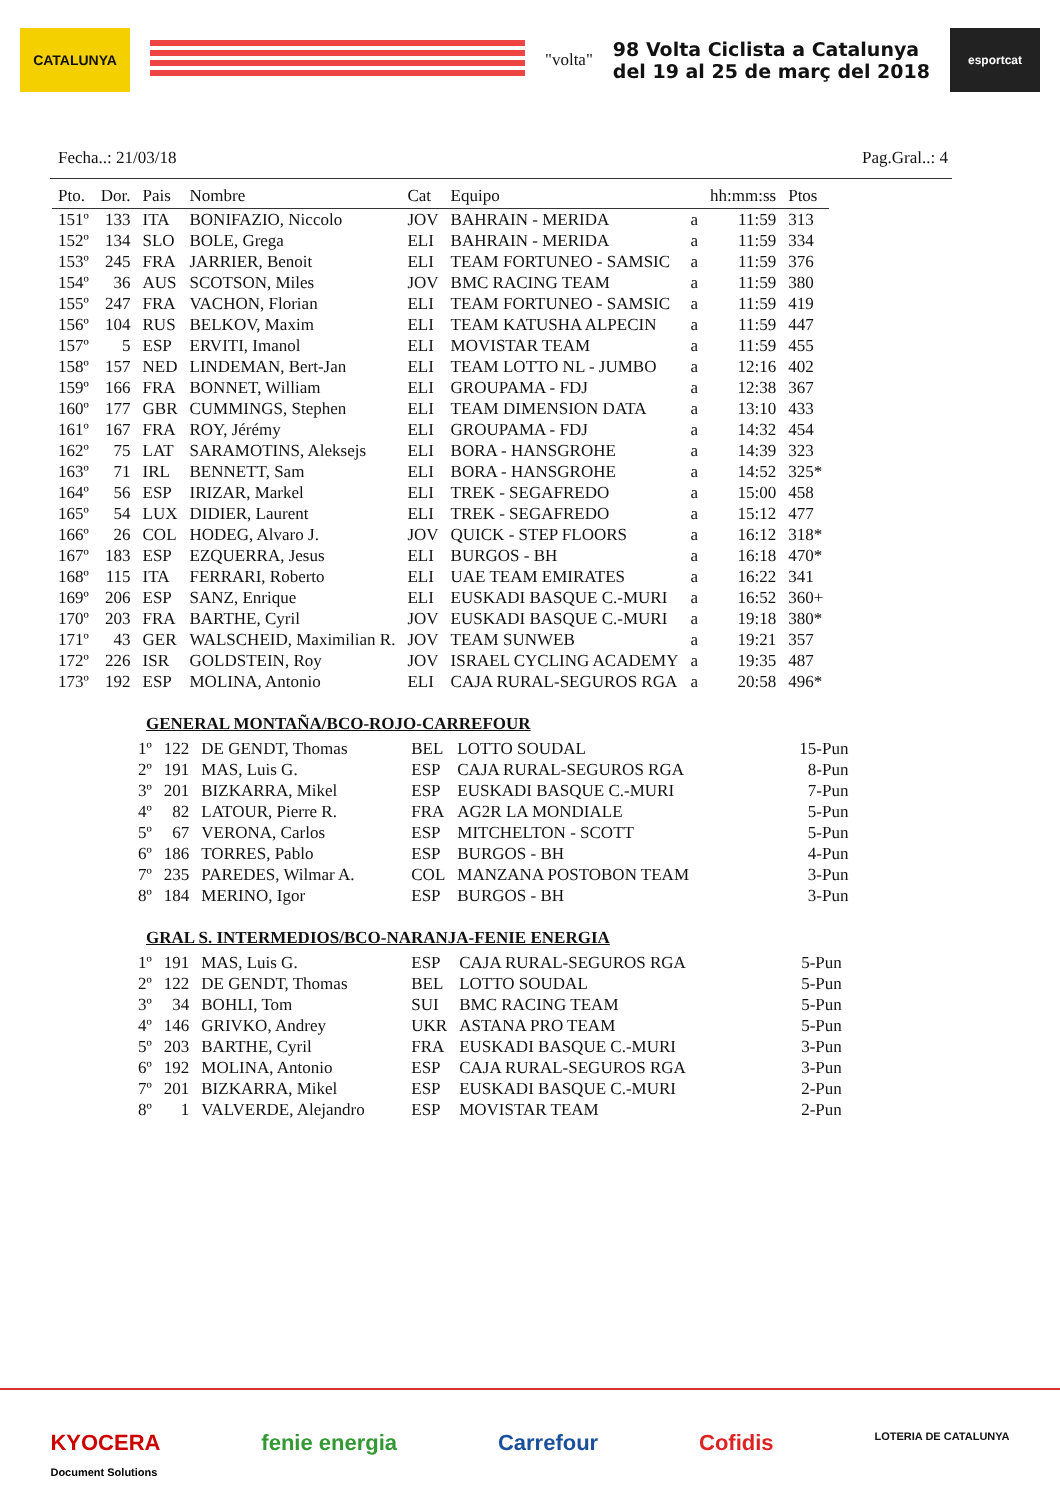CATALUNYA
"volta"
98 Volta Ciclista a Catalunya
del 19 al 25 de març del 2018
esportcat
Fecha..: 21/03/18 Pag.Gral..: 4
| Pto. | Dor. | Pais | Nombre | Cat | Equipo | | hh:mm:ss | Ptos |
| --- | --- | --- | --- | --- | --- | --- | --- | --- |
| 151º | 133 | ITA | BONIFAZIO, Niccolo | JOV | BAHRAIN - MERIDA | a | 11:59 | 313 |
| 152º | 134 | SLO | BOLE, Grega | ELI | BAHRAIN - MERIDA | a | 11:59 | 334 |
| 153º | 245 | FRA | JARRIER, Benoit | ELI | TEAM FORTUNEO - SAMSIC | a | 11:59 | 376 |
| 154º | 36 | AUS | SCOTSON, Miles | JOV | BMC RACING TEAM | a | 11:59 | 380 |
| 155º | 247 | FRA | VACHON, Florian | ELI | TEAM FORTUNEO - SAMSIC | a | 11:59 | 419 |
| 156º | 104 | RUS | BELKOV, Maxim | ELI | TEAM KATUSHA ALPECIN | a | 11:59 | 447 |
| 157º | 5 | ESP | ERVITI, Imanol | ELI | MOVISTAR TEAM | a | 11:59 | 455 |
| 158º | 157 | NED | LINDEMAN, Bert-Jan | ELI | TEAM LOTTO NL - JUMBO | a | 12:16 | 402 |
| 159º | 166 | FRA | BONNET, William | ELI | GROUPAMA - FDJ | a | 12:38 | 367 |
| 160º | 177 | GBR | CUMMINGS, Stephen | ELI | TEAM DIMENSION DATA | a | 13:10 | 433 |
| 161º | 167 | FRA | ROY, Jérémy | ELI | GROUPAMA - FDJ | a | 14:32 | 454 |
| 162º | 75 | LAT | SARAMOTINS, Aleksejs | ELI | BORA - HANSGROHE | a | 14:39 | 323 |
| 163º | 71 | IRL | BENNETT, Sam | ELI | BORA - HANSGROHE | a | 14:52 | 325* |
| 164º | 56 | ESP | IRIZAR, Markel | ELI | TREK - SEGAFREDO | a | 15:00 | 458 |
| 165º | 54 | LUX | DIDIER, Laurent | ELI | TREK - SEGAFREDO | a | 15:12 | 477 |
| 166º | 26 | COL | HODEG, Alvaro J. | JOV | QUICK - STEP FLOORS | a | 16:12 | 318* |
| 167º | 183 | ESP | EZQUERRA, Jesus | ELI | BURGOS - BH | a | 16:18 | 470* |
| 168º | 115 | ITA | FERRARI, Roberto | ELI | UAE TEAM EMIRATES | a | 16:22 | 341 |
| 169º | 206 | ESP | SANZ, Enrique | ELI | EUSKADI BASQUE C.-MURI | a | 16:52 | 360+ |
| 170º | 203 | FRA | BARTHE, Cyril | JOV | EUSKADI BASQUE C.-MURI | a | 19:18 | 380* |
| 171º | 43 | GER | WALSCHEID, Maximilian R. | JOV | TEAM SUNWEB | a | 19:21 | 357 |
| 172º | 226 | ISR | GOLDSTEIN, Roy | JOV | ISRAEL CYCLING ACADEMY | a | 19:35 | 487 |
| 173º | 192 | ESP | MOLINA, Antonio | ELI | CAJA RURAL-SEGUROS RGA | a | 20:58 | 496* |
GENERAL MONTAÑA/BCO-ROJO-CARREFOUR
| 1º | 122 | DE GENDT, Thomas | BEL | LOTTO SOUDAL | 15-Pun |
| 2º | 191 | MAS, Luis G. | ESP | CAJA RURAL-SEGUROS RGA | 8-Pun |
| 3º | 201 | BIZKARRA, Mikel | ESP | EUSKADI BASQUE C.-MURI | 7-Pun |
| 4º | 82 | LATOUR, Pierre R. | FRA | AG2R LA MONDIALE | 5-Pun |
| 5º | 67 | VERONA, Carlos | ESP | MITCHELTON - SCOTT | 5-Pun |
| 6º | 186 | TORRES, Pablo | ESP | BURGOS - BH | 4-Pun |
| 7º | 235 | PAREDES, Wilmar A. | COL | MANZANA POSTOBON TEAM | 3-Pun |
| 8º | 184 | MERINO, Igor | ESP | BURGOS - BH | 3-Pun |
GRAL S. INTERMEDIOS/BCO-NARANJA-FENIE ENERGIA
| 1º | 191 | MAS, Luis G. | ESP | CAJA RURAL-SEGUROS RGA | 5-Pun |
| 2º | 122 | DE GENDT, Thomas | BEL | LOTTO SOUDAL | 5-Pun |
| 3º | 34 | BOHLI, Tom | SUI | BMC RACING TEAM | 5-Pun |
| 4º | 146 | GRIVKO, Andrey | UKR | ASTANA PRO TEAM | 5-Pun |
| 5º | 203 | BARTHE, Cyril | FRA | EUSKADI BASQUE C.-MURI | 3-Pun |
| 6º | 192 | MOLINA, Antonio | ESP | CAJA RURAL-SEGUROS RGA | 3-Pun |
| 7º | 201 | BIZKARRA, Mikel | ESP | EUSKADI BASQUE C.-MURI | 2-Pun |
| 8º | 1 | VALVERDE, Alejandro | ESP | MOVISTAR TEAM | 2-Pun |
KYOCERA
Document Solutions fenie energia Carrefour Cofidis LOTERIA DE CATALUNYA